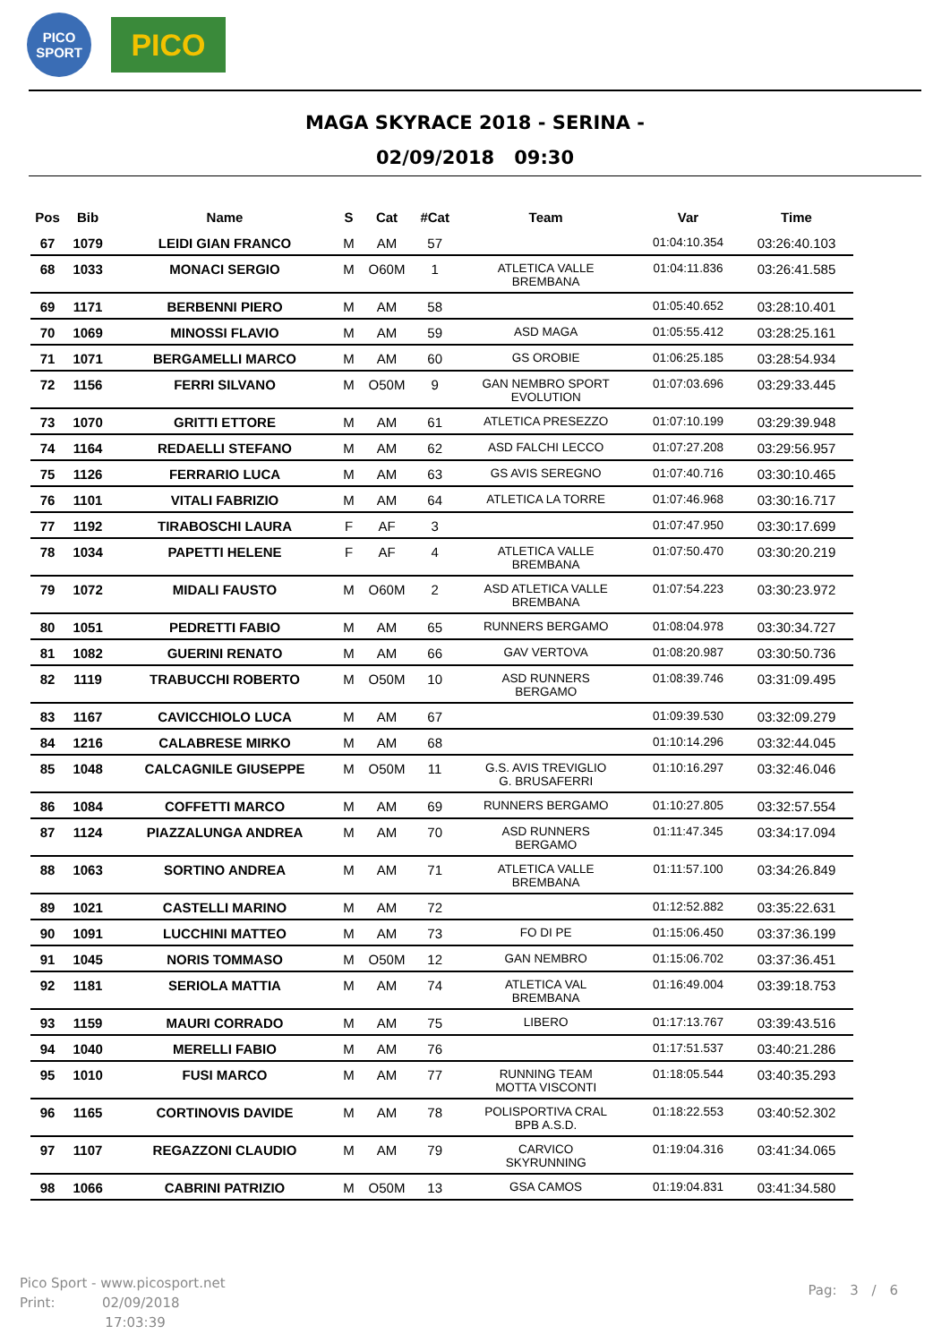PICO
SPORT
PICO
MAGA SKYRACE 2018 - SERINA -
02/09/2018 09:30
| Pos | Bib | Name | S | Cat | #Cat | Team | Var | Time |
| --- | --- | --- | --- | --- | --- | --- | --- | --- |
| 67 | 1079 | LEIDI GIAN FRANCO | M | AM | 57 | | 01:04:10.354 | 03:26:40.103 |
| 68 | 1033 | MONACI SERGIO | M | O60M | 1 | ATLETICA VALLE BREMBANA | 01:04:11.836 | 03:26:41.585 |
| 69 | 1171 | BERBENNI PIERO | M | AM | 58 | | 01:05:40.652 | 03:28:10.401 |
| 70 | 1069 | MINOSSI FLAVIO | M | AM | 59 | ASD MAGA | 01:05:55.412 | 03:28:25.161 |
| 71 | 1071 | BERGAMELLI MARCO | M | AM | 60 | GS OROBIE | 01:06:25.185 | 03:28:54.934 |
| 72 | 1156 | FERRI SILVANO | M | O50M | 9 | GAN NEMBRO SPORT EVOLUTION | 01:07:03.696 | 03:29:33.445 |
| 73 | 1070 | GRITTI ETTORE | M | AM | 61 | ATLETICA PRESEZZO | 01:07:10.199 | 03:29:39.948 |
| 74 | 1164 | REDAELLI STEFANO | M | AM | 62 | ASD FALCHI LECCO | 01:07:27.208 | 03:29:56.957 |
| 75 | 1126 | FERRARIO LUCA | M | AM | 63 | GS AVIS SEREGNO | 01:07:40.716 | 03:30:10.465 |
| 76 | 1101 | VITALI FABRIZIO | M | AM | 64 | ATLETICA LA TORRE | 01:07:46.968 | 03:30:16.717 |
| 77 | 1192 | TIRABOSCHI LAURA | F | AF | 3 | | 01:07:47.950 | 03:30:17.699 |
| 78 | 1034 | PAPETTI HELENE | F | AF | 4 | ATLETICA VALLE BREMBANA | 01:07:50.470 | 03:30:20.219 |
| 79 | 1072 | MIDALI FAUSTO | M | O60M | 2 | ASD ATLETICA VALLE BREMBANA | 01:07:54.223 | 03:30:23.972 |
| 80 | 1051 | PEDRETTI FABIO | M | AM | 65 | RUNNERS BERGAMO | 01:08:04.978 | 03:30:34.727 |
| 81 | 1082 | GUERINI RENATO | M | AM | 66 | GAV VERTOVA | 01:08:20.987 | 03:30:50.736 |
| 82 | 1119 | TRABUCCHI ROBERTO | M | O50M | 10 | ASD RUNNERS BERGAMO | 01:08:39.746 | 03:31:09.495 |
| 83 | 1167 | CAVICCHIOLO LUCA | M | AM | 67 | | 01:09:39.530 | 03:32:09.279 |
| 84 | 1216 | CALABRESE MIRKO | M | AM | 68 | | 01:10:14.296 | 03:32:44.045 |
| 85 | 1048 | CALCAGNILE GIUSEPPE | M | O50M | 11 | G.S. AVIS TREVIGLIO G. BRUSAFERRI | 01:10:16.297 | 03:32:46.046 |
| 86 | 1084 | COFFETTI MARCO | M | AM | 69 | RUNNERS BERGAMO | 01:10:27.805 | 03:32:57.554 |
| 87 | 1124 | PIAZZALUNGA ANDREA | M | AM | 70 | ASD RUNNERS BERGAMO | 01:11:47.345 | 03:34:17.094 |
| 88 | 1063 | SORTINO ANDREA | M | AM | 71 | ATLETICA VALLE BREMBANA | 01:11:57.100 | 03:34:26.849 |
| 89 | 1021 | CASTELLI MARINO | M | AM | 72 | | 01:12:52.882 | 03:35:22.631 |
| 90 | 1091 | LUCCHINI MATTEO | M | AM | 73 | FO DI PE | 01:15:06.450 | 03:37:36.199 |
| 91 | 1045 | NORIS TOMMASO | M | O50M | 12 | GAN NEMBRO | 01:15:06.702 | 03:37:36.451 |
| 92 | 1181 | SERIOLA MATTIA | M | AM | 74 | ATLETICA VAL BREMBANA | 01:16:49.004 | 03:39:18.753 |
| 93 | 1159 | MAURI CORRADO | M | AM | 75 | LIBERO | 01:17:13.767 | 03:39:43.516 |
| 94 | 1040 | MERELLI FABIO | M | AM | 76 | | 01:17:51.537 | 03:40:21.286 |
| 95 | 1010 | FUSI MARCO | M | AM | 77 | RUNNING TEAM MOTTA VISCONTI | 01:18:05.544 | 03:40:35.293 |
| 96 | 1165 | CORTINOVIS DAVIDE | M | AM | 78 | POLISPORTIVA CRAL BPB A.S.D. | 01:18:22.553 | 03:40:52.302 |
| 97 | 1107 | REGAZZONI CLAUDIO | M | AM | 79 | CARVICO SKYRUNNING | 01:19:04.316 | 03:41:34.065 |
| 98 | 1066 | CABRINI PATRIZIO | M | O50M | 13 | GSA CAMOS | 01:19:04.831 | 03:41:34.580 |
Pico Sport - www.picosport.net
Print: 02/09/2018
17:03:39
Pag: 3 / 6